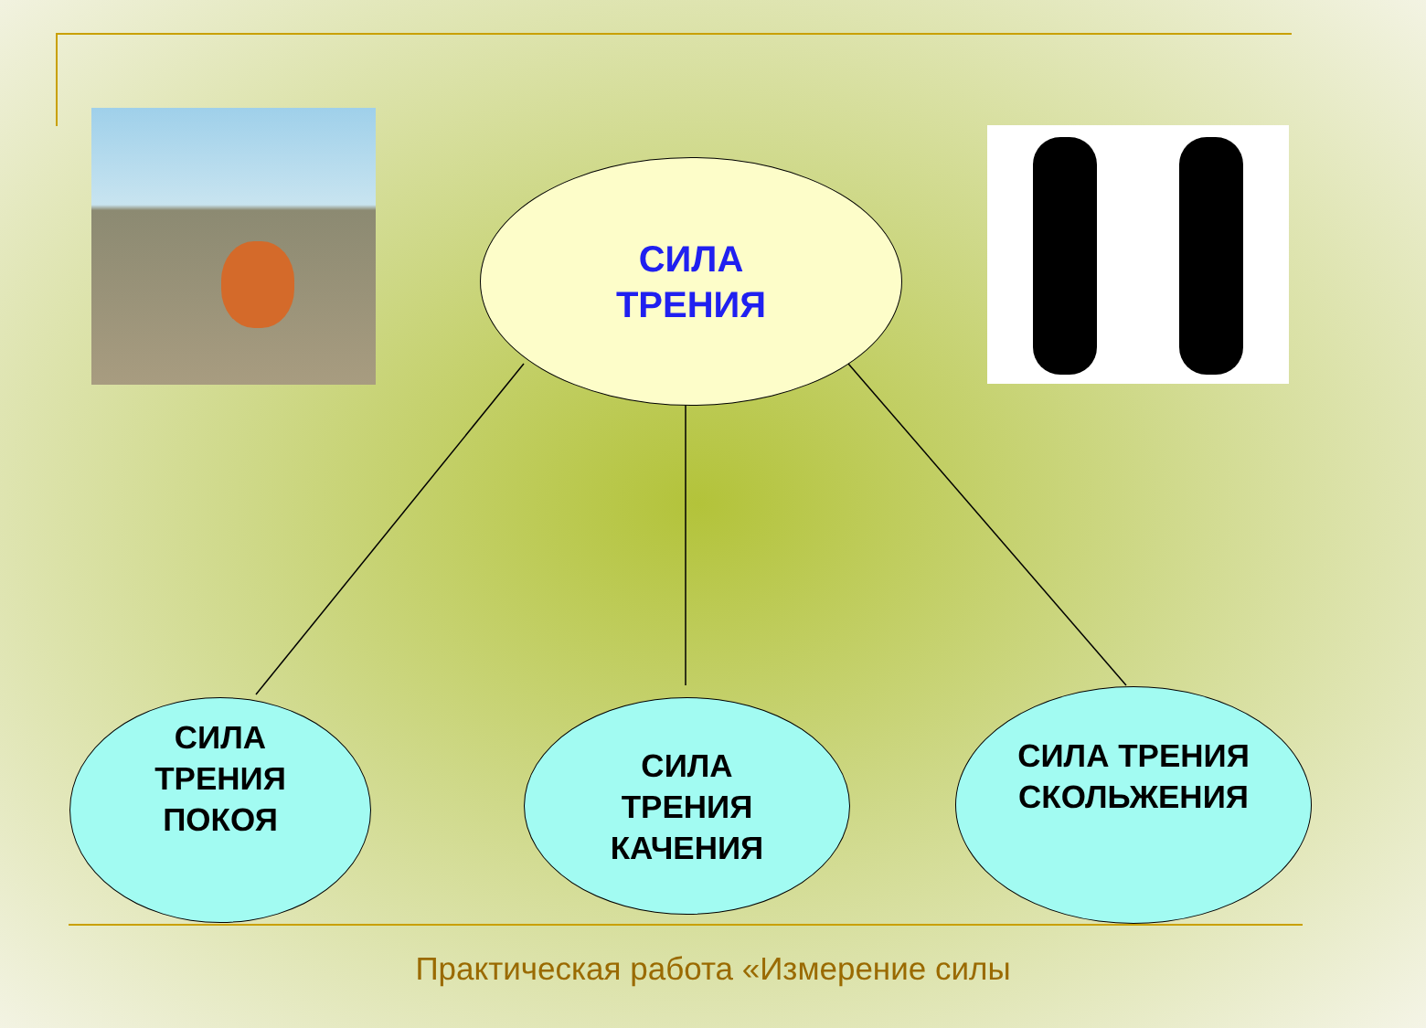СИЛА
ТРЕНИЯ
СИЛА
ТРЕНИЯ
ПОКОЯ
СИЛА
ТРЕНИЯ
КАЧЕНИЯ
СИЛА ТРЕНИЯ
СКОЛЬЖЕНИЯ
Практическая работа «Измерение силы